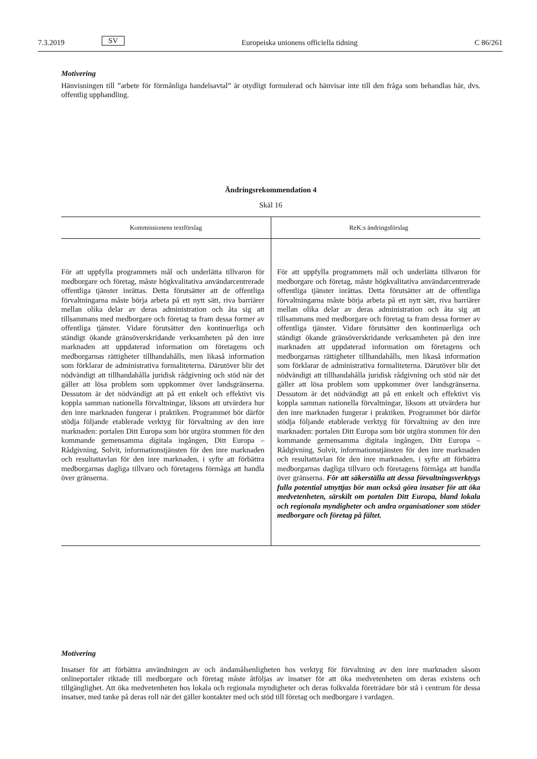7.3.2019 SV Europeiska unionens officiella tidning C 86/261
Motivering
Hänvisningen till ”arbete för förmånliga handelsavtal” är otydligt formulerad och hänvisar inte till den fråga som behandlas här, dvs. offentlig upphandling.
Ändringsrekommendation 4
Skäl 16
| Kommissionens textförslag | ReK:s ändringsförslag |
| --- | --- |
| För att uppfylla programmets mål och underlätta tillvaron för medborgare och företag, måste högkvalitativa användarcentrerade offentliga tjänster inrättas. Detta förutsätter att de offentliga förvaltningarna måste börja arbeta på ett nytt sätt, riva barriärer mellan olika delar av deras administration och åta sig att tillsammans med medborgare och företag ta fram dessa former av offentliga tjänster. Vidare förutsätter den kontinuerliga och ständigt ökande gränsöverskridande verksamheten på den inre marknaden att uppdaterad information om företagens och medborgarnas rättigheter tillhandahålls, men likaså information som förklarar de administrativa formaliteterna. Därutöver blir det nödvändigt att tillhandahålla juridisk rådgivning och stöd när det gäller att lösa problem som uppkommer över landsgränserna. Dessutom är det nödvändigt att på ett enkelt och effektivt vis koppla samman nationella förvaltningar, liksom att utvärdera hur den inre marknaden fungerar i praktiken. Programmet bör därför stödja följande etablerade verktyg för förvaltning av den inre marknaden: portalen Ditt Europa som bör utgöra stommen för den kommande gemensamma digitala ingången, Ditt Europa – Rådgivning, Solvit, informationstjänsten för den inre marknaden och resultattavlan för den inre marknaden, i syfte att förbättra medborgarnas dagliga tillvaro och företagens förmåga att handla över gränserna. | För att uppfylla programmets mål och underlätta tillvaron för medborgare och företag, måste högkvalitativa användarcentrerade offentliga tjänster inrättas. Detta förutsätter att de offentliga förvaltningarna måste börja arbeta på ett nytt sätt, riva barriärer mellan olika delar av deras administration och åta sig att tillsammans med medborgare och företag ta fram dessa former av offentliga tjänster. Vidare förutsätter den kontinuerliga och ständigt ökande gränsöverskridande verksamheten på den inre marknaden att uppdaterad information om företagens och medborgarnas rättigheter tillhandahålls, men likaså information som förklarar de administrativa formaliteterna. Därutöver blir det nödvändigt att tillhandahålla juridisk rådgivning och stöd när det gäller att lösa problem som uppkommer över landsgränserna. Dessutom är det nödvändigt att på ett enkelt och effektivt vis koppla samman nationella förvaltningar, liksom att utvärdera hur den inre marknaden fungerar i praktiken. Programmet bör därför stödja följande etablerade verktyg för förvaltning av den inre marknaden: portalen Ditt Europa som bör utgöra stommen för den kommande gemensamma digitala ingången, Ditt Europa – Rådgivning, Solvit, informationstjänsten för den inre marknaden och resultattavlan för den inre marknaden, i syfte att förbättra medborgarnas dagliga tillvaro och företagens förmåga att handla över gränserna. För att säkerställa att dessa förvaltningsverktygs fulla potential utnyttjas bör man också göra insatser för att öka medvetenheten, särskilt om portalen Ditt Europa, bland lokala och regionala myndigheter och andra organisationer som stöder medborgare och företag på fältet. |
Motivering
Insatser för att förbättra användningen av och ändamålsenligheten hos verktyg för förvaltning av den inre marknaden såsom onlineportaler riktade till medborgare och företag måste åtföljas av insatser för att öka medvetenheten om deras existens och tillgänglighet. Att öka medvetenheten hos lokala och regionala myndigheter och deras folkvalda företrädare bör stå i centrum för dessa insatser, med tanke på deras roll när det gäller kontakter med och stöd till företag och medborgare i vardagen.